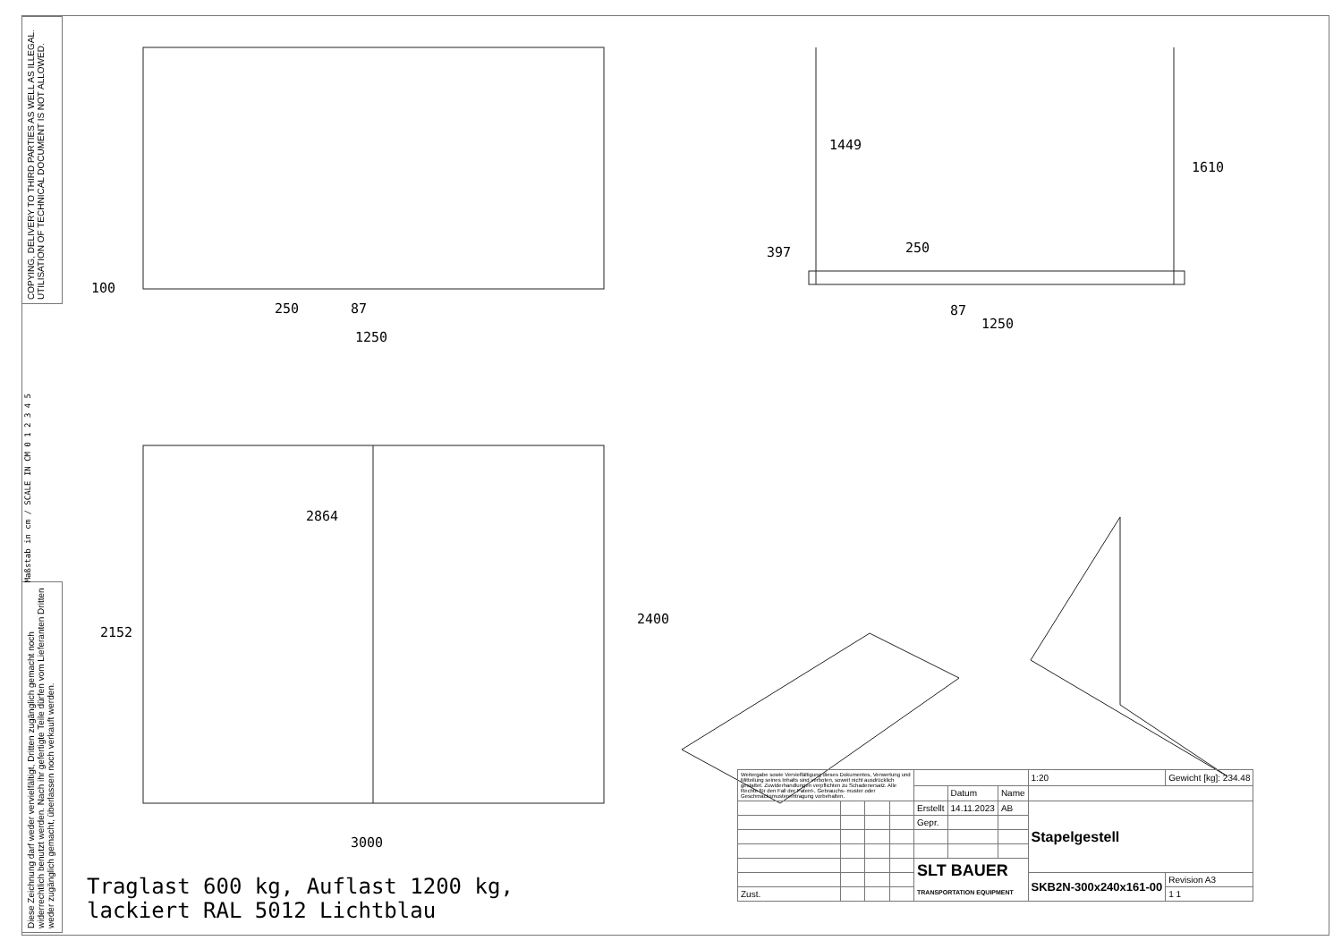COPYING, DELIVERY TO THIRD PARTIES AS WELL AS ILLEGAL.
UTILISATION OF TECHNICAL DOCUMENT IS NOT ALLOWED.
Diese Zeichnung darf weder vervielfältigt, Dritten zugänglich gemacht noch widerrechtlich benutzt werden. Nach ihr gefertigte Teile dürfen vom Lieferanten Dritten weder zugänglich gemacht, überlassen noch verkauft werden.
Maßstab in cm / SCALE IN CM 0 1 2 3 4 5
250 87
1250
100
1449
1610
397 250
87
1250
2864
2152
2400
3000
Traglast 600 kg, Auflast 1200 kg,
lackiert RAL 5012 Lichtblau
| Weitergabe sowie Vervielfältigung dieses Dokumentes, Verwertung und Mitteilung seines Inhalts sind verboten, soweit nicht ausdrücklich gestattet. Zuwiderhandlungen verpflichten zu Schadenersatz. Alle Rechte für den Fall der Patent-, Gebrauchs- muster oder Geschmacksmustereintragung vorbehalten. | | | | | | | 1:20 | Gewicht [kg]: 234.48 | |
| | | | | | Datum | Name | | | |
| | | | | Erstellt | 14.11.2023 | AB | Stapelgestell | | |
| | | | | Gepr. | | | | | |
| | | | | SLT BAUER TRANSPORTATION EQUIPMENT | | | | | |
| | | | | | | | SKB2N-300x240x161-00 | | Revision A3 |
| Zust. | | | | | | | | | 1 1 |